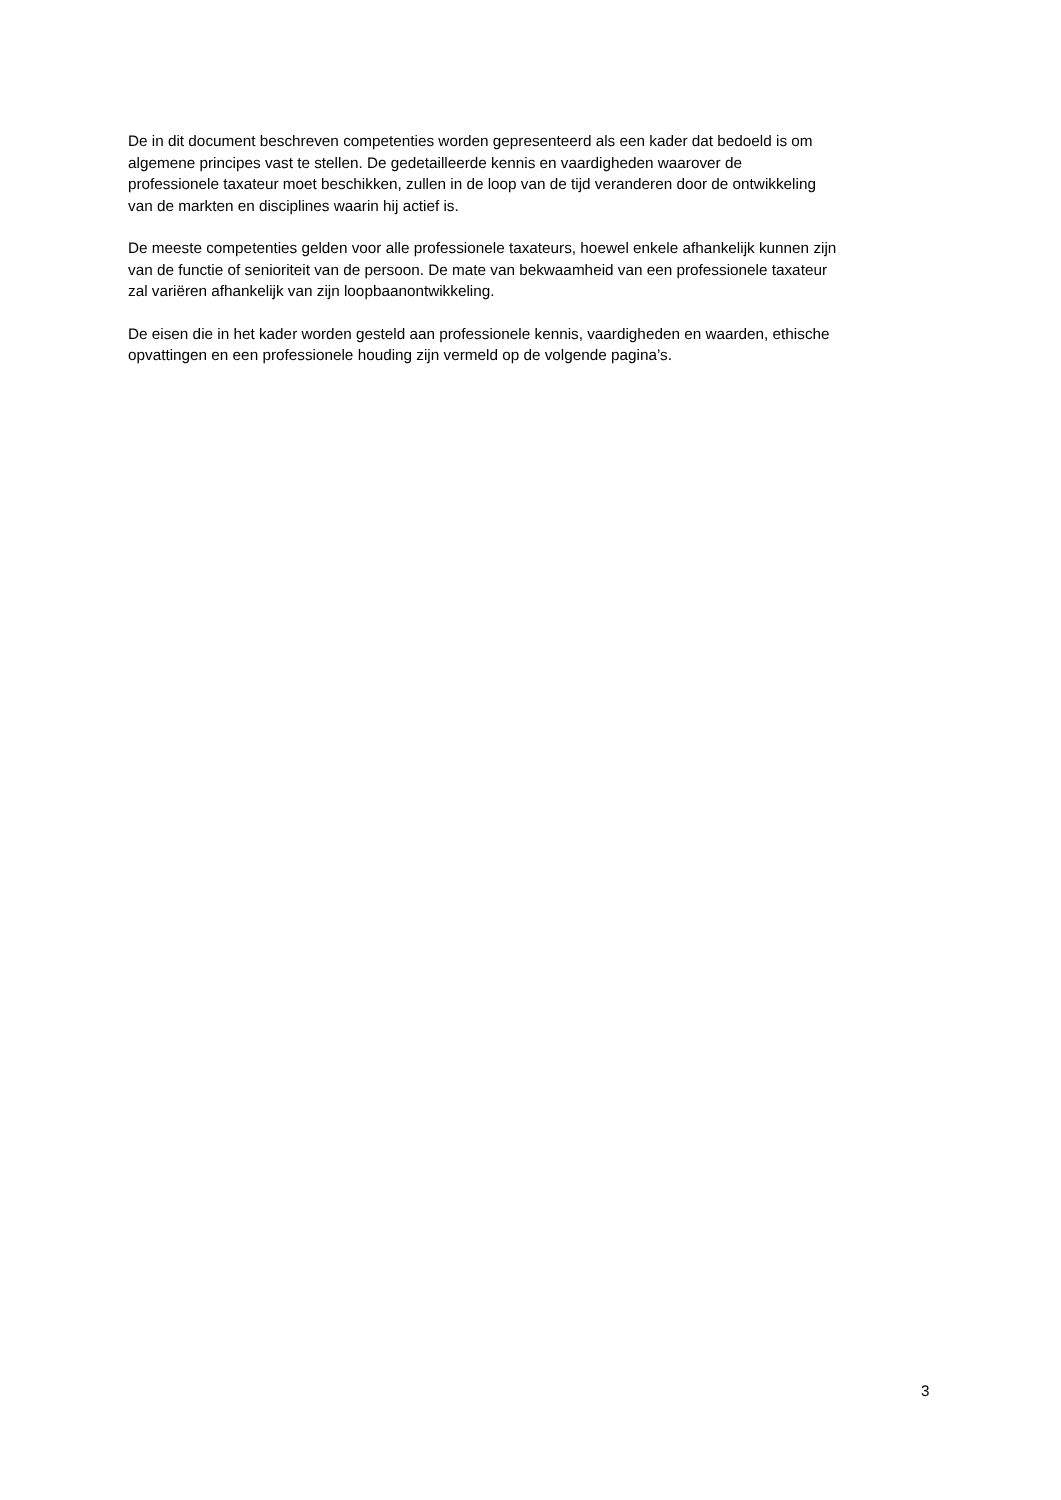De in dit document beschreven competenties worden gepresenteerd als een kader dat bedoeld is om
algemene principes vast te stellen. De gedetailleerde kennis en vaardigheden waarover de
professionele taxateur moet beschikken, zullen in de loop van de tijd veranderen door de ontwikkeling
van de markten en disciplines waarin hij actief is.
De meeste competenties gelden voor alle professionele taxateurs, hoewel enkele afhankelijk kunnen zijn
van de functie of senioriteit van de persoon. De mate van bekwaamheid van een professionele taxateur
zal variëren afhankelijk van zijn loopbaanontwikkeling.
De eisen die in het kader worden gesteld aan professionele kennis, vaardigheden en waarden, ethische
opvattingen en een professionele houding zijn vermeld op de volgende pagina’s.
3